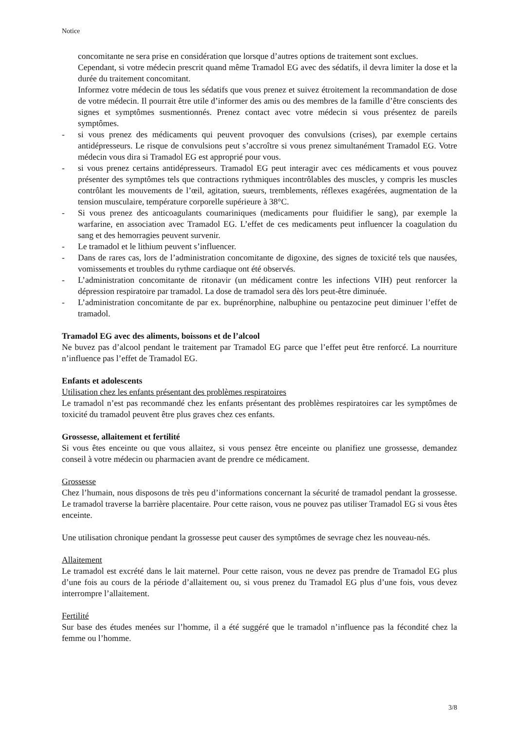Notice
concomitante ne sera prise en considération que lorsque d’autres options de traitement sont exclues.
Cependant, si votre médecin prescrit quand même Tramadol EG avec des sédatifs, il devra limiter la dose et la durée du traitement concomitant.
Informez votre médecin de tous les sédatifs que vous prenez et suivez étroitement la recommandation de dose de votre médecin. Il pourrait être utile d’informer des amis ou des membres de la famille d’être conscients des signes et symptômes susmentionnés. Prenez contact avec votre médecin si vous présentez de pareils symptômes.
- si vous prenez des médicaments qui peuvent provoquer des convulsions (crises), par exemple certains antidépresseurs. Le risque de convulsions peut s’accroître si vous prenez simultanément Tramadol EG. Votre médecin vous dira si Tramadol EG est approprié pour vous.
- si vous prenez certains antidépresseurs. Tramadol EG peut interagir avec ces médicaments et vous pouvez présenter des symptômes tels que contractions rythmiques incontrôlables des muscles, y compris les muscles contrôlant les mouvements de l’œil, agitation, sueurs, tremblements, réflexes exagérées, augmentation de la tension musculaire, température corporelle supérieure à 38°C.
- Si vous prenez des anticoagulants coumariniques (medicaments pour fluidifier le sang), par exemple la warfarine, en association avec Tramadol EG. L’effet de ces medicaments peut influencer la coagulation du sang et des hemorragies peuvent survenir.
- Le tramadol et le lithium peuvent s’influencer.
- Dans de rares cas, lors de l’administration concomitante de digoxine, des signes de toxicité tels que nausées, vomissements et troubles du rythme cardiaque ont été observés.
- L’administration concomitante de ritonavir (un médicament contre les infections VIH) peut renforcer la dépression respiratoire par tramadol. La dose de tramadol sera dès lors peut-être diminuée.
- L’administration concomitante de par ex. buprénorphine, nalbuphine ou pentazocine peut diminuer l’effet de tramadol.
Tramadol EG avec des aliments, boissons et de l’alcool
Ne buvez pas d’alcool pendant le traitement par Tramadol EG parce que l’effet peut être renforcé. La nourriture n’influence pas l’effet de Tramadol EG.
Enfants et adolescents
Utilisation chez les enfants présentant des problèmes respiratoires
Le tramadol n’est pas recommandé chez les enfants présentant des problèmes respiratoires car les symptômes de toxicité du tramadol peuvent être plus graves chez ces enfants.
Grossesse, allaitement et fertilité
Si vous êtes enceinte ou que vous allaitez, si vous pensez être enceinte ou planifiez une grossesse, demandez conseil à votre médecin ou pharmacien avant de prendre ce médicament.
Grossesse
Chez l’humain, nous disposons de très peu d’informations concernant la sécurité de tramadol pendant la grossesse. Le tramadol traverse la barrière placentaire. Pour cette raison, vous ne pouvez pas utiliser Tramadol EG si vous êtes enceinte.
Une utilisation chronique pendant la grossesse peut causer des symptômes de sevrage chez les nouveau-nés.
Allaitement
Le tramadol est excrété dans le lait maternel. Pour cette raison, vous ne devez pas prendre de Tramadol EG plus d’une fois au cours de la période d’allaitement ou, si vous prenez du Tramadol EG plus d’une fois, vous devez interrompre l’allaitement.
Fertilité
Sur base des études menées sur l’homme, il a été suggéré que le tramadol n’influence pas la fécondité chez la femme ou l’homme.
3/8